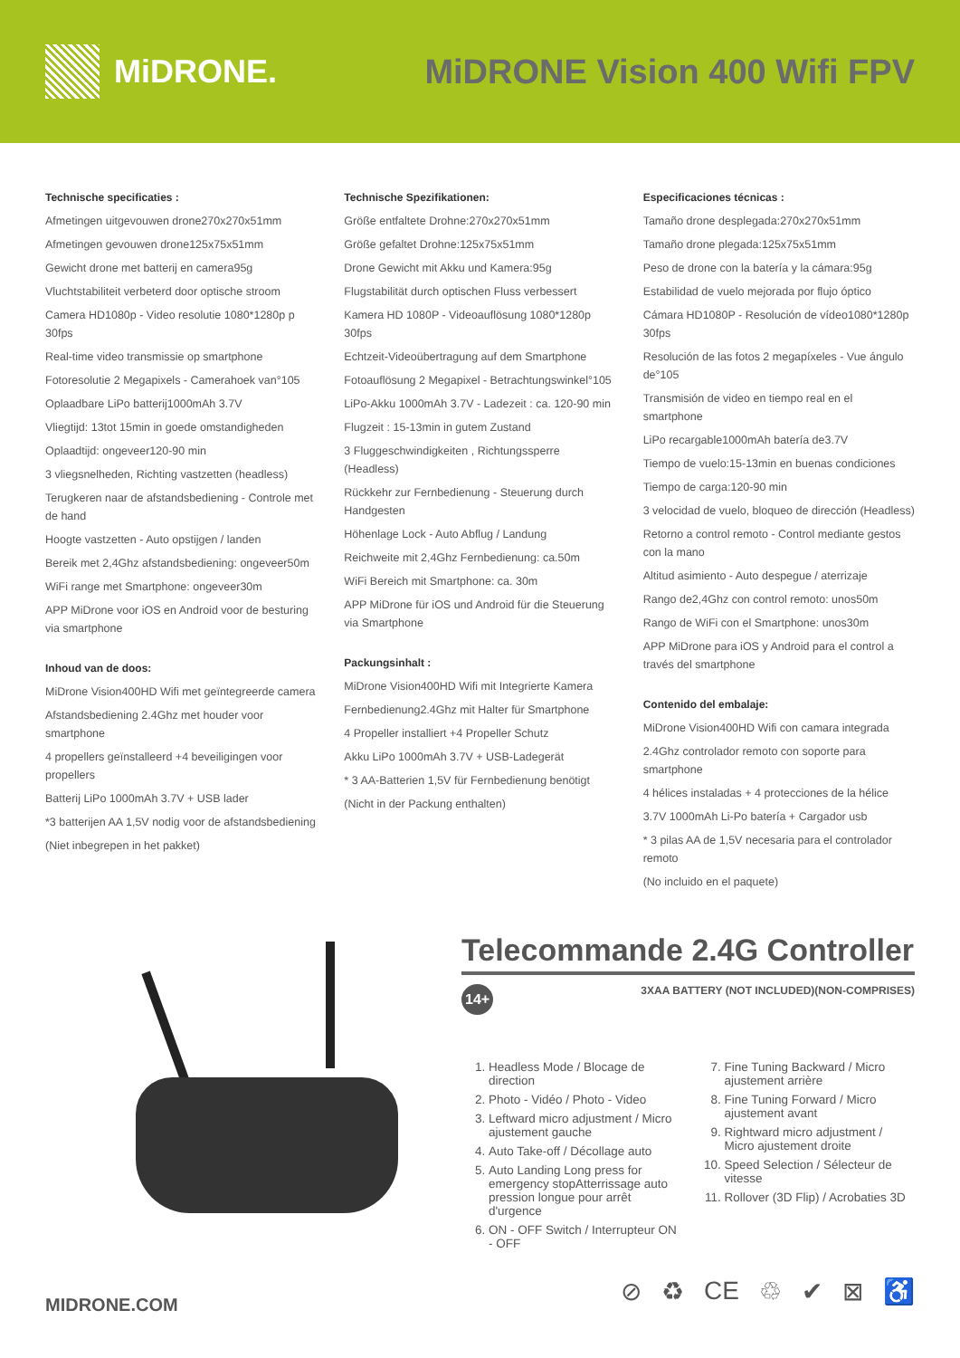MiDRONE. MiDRONE Vision 400 Wifi FPV
Technische specificaties :
Afmetingen uitgevouwen drone270x270x51mm
Afmetingen gevouwen drone125x75x51mm
Gewicht drone met batterij en camera95g
Vluchtstabiliteit verbeterd door optische stroom
Camera HD1080p - Video resolutie 1080*1280p p 30fps
Real-time video transmissie op smartphone
Fotoresolutie 2 Megapixels - Camerahoek van°105
Oplaadbare LiPo batterij1000mAh 3.7V
Vliegtijd: 13tot 15min in goede omstandigheden
Oplaadtijd: ongeveer120-90 min
3 vliegsnelheden, Richting vastzetten (headless)
Terugkeren naar de afstandsbediening - Controle met de hand
Hoogte vastzetten - Auto opstijgen / landen
Bereik met 2,4Ghz afstandsbediening: ongeveer50m
WiFi range met Smartphone: ongeveer30m
APP MiDrone voor iOS en Android voor de besturing via smartphone
Inhoud van de doos:
MiDrone Vision400HD Wifi met geïntegreerde camera
Afstandsbediening 2.4Ghz met houder voor smartphone
4 propellers geïnstalleerd +4 beveiligingen voor propellers
Batterij LiPo 1000mAh 3.7V + USB lader
*3 batterijen AA 1,5V nodig voor de afstandsbediening
(Niet inbegrepen in het pakket)
Technische Spezifikationen:
Größe entfaltete Drohne:270x270x51mm
Größe gefaltet Drohne:125x75x51mm
Drone Gewicht mit Akku und Kamera:95g
Flugstabilität durch optischen Fluss verbessert
Kamera HD 1080P - Videoauflösung 1080*1280p 30fps
Echtzeit-Videoübertragung auf dem Smartphone
Fotoauflösung 2 Megapixel - Betrachtungswinkel°105
LiPo-Akku 1000mAh 3.7V - Ladezeit : ca. 120-90 min
Flugzeit : 15-13min in gutem Zustand
3 Fluggeschwindigkeiten , Richtungssperre (Headless)
Rückkehr zur Fernbedienung - Steuerung durch Handgesten
Höhenlage Lock - Auto Abflug / Landung
Reichweite mit 2,4Ghz Fernbedienung: ca.50m
WiFi Bereich mit Smartphone: ca. 30m
APP MiDrone für iOS und Android für die Steuerung via Smartphone
Packungsinhalt :
MiDrone Vision400HD Wifi mit Integrierte Kamera
Fernbedienung2.4Ghz mit Halter für Smartphone
4 Propeller installiert +4 Propeller Schutz
Akku LiPo 1000mAh 3.7V + USB-Ladegerät
* 3 AA-Batterien 1,5V für Fernbedienung benötigt
(Nicht in der Packung enthalten)
Especificaciones técnicas :
Tamaño drone desplegada:270x270x51mm
Tamaño drone plegada:125x75x51mm
Peso de drone con la batería y la cámara:95g
Estabilidad de vuelo mejorada por flujo óptico
Cámara HD1080P - Resolución de vídeo1080*1280p 30fps
Resolución de las fotos 2 megapíxeles - Vue ángulo de°105
Transmisión de video en tiempo real en el smartphone
LiPo recargable1000mAh batería de3.7V
Tiempo de vuelo:15-13min en buenas condiciones
Tiempo de carga:120-90 min
3 velocidad de vuelo, bloqueo de dirección (Headless)
Retorno a control remoto - Control mediante gestos con la mano
Altitud asimiento - Auto despegue / aterrizaje
Rango de2,4Ghz con control remoto: unos50m
Rango de WiFi con el Smartphone: unos30m
APP MiDrone para iOS y Android para el control a través del smartphone
Contenido del embalaje:
MiDrone Vision400HD Wifi con camara integrada
2.4Ghz controlador remoto con soporte para smartphone
4 hélices instaladas + 4 protecciones de la hélice
3.7V 1000mAh Li-Po batería + Cargador usb
* 3 pilas AA de 1,5V necesaria para el controlador remoto
(No incluido en el paquete)
Telecommande 2.4G Controller
14+ 3XAA BATTERY (NOT INCLUDED)(NON-COMPRISES)
1. Headless Mode / Blocage de direction
2. Photo - Vidéo / Photo - Video
3. Leftward micro adjustment / Micro ajustement gauche
4. Auto Take-off / Décollage auto
5. Auto Landing Long press for emergency stopAtterrissage auto pression longue pour arrêt d'urgence
6. ON - OFF Switch / Interrupteur ON - OFF
7. Fine Tuning Backward / Micro ajustement arrière
8. Fine Tuning Forward / Micro ajustement avant
9. Rightward micro adjustment / Micro ajustement droite
10. Speed Selection / Sélecteur de vitesse
11. Rollover (3D Flip) / Acrobaties 3D
MIDRONE.COM ⊘ ♻ CE ♲ ✔ ⊠ ♿